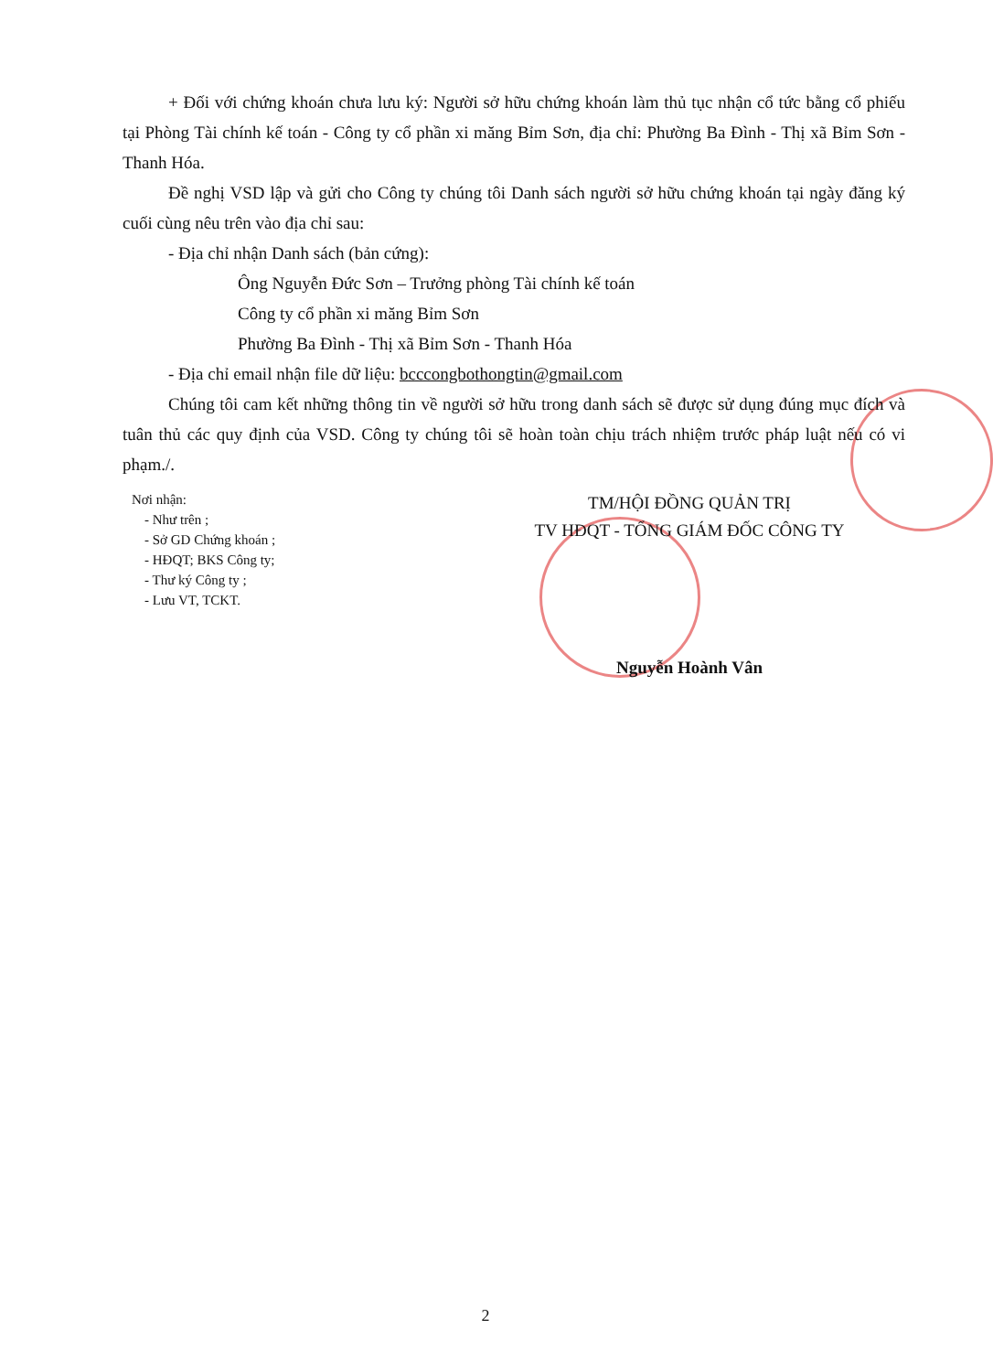+ Đối với chứng khoán chưa lưu ký: Người sở hữu chứng khoán làm thủ tục nhận cổ tức bằng cổ phiếu tại Phòng Tài chính kế toán - Công ty cổ phần xi măng Bỉm Sơn, địa chỉ: Phường Ba Đình - Thị xã Bỉm Sơn - Thanh Hóa.
Đề nghị VSD lập và gửi cho Công ty chúng tôi Danh sách người sở hữu chứng khoán tại ngày đăng ký cuối cùng nêu trên vào địa chỉ sau:
- Địa chỉ nhận Danh sách (bản cứng):
Ông Nguyễn Đức Sơn – Trưởng phòng Tài chính kế toán
Công ty cổ phần xi măng Bỉm Sơn
Phường Ba Đình - Thị xã Bỉm Sơn - Thanh Hóa
- Địa chỉ email nhận file dữ liệu: bcccongbothongtin@gmail.com
Chúng tôi cam kết những thông tin về người sở hữu trong danh sách sẽ được sử dụng đúng mục đích và tuân thủ các quy định của VSD. Công ty chúng tôi sẽ hoàn toàn chịu trách nhiệm trước pháp luật nếu có vi phạm./.
Nơi nhận:
- Như trên ;
- Sở GD Chứng khoán ;
- HĐQT; BKS Công ty;
- Thư ký Công ty ;
- Lưu VT, TCKT.
TM/HỘI ĐỒNG QUẢN TRỊ
TV HĐQT - TỔNG GIÁM ĐỐC CÔNG TY
Nguyễn Hoành Vân
2